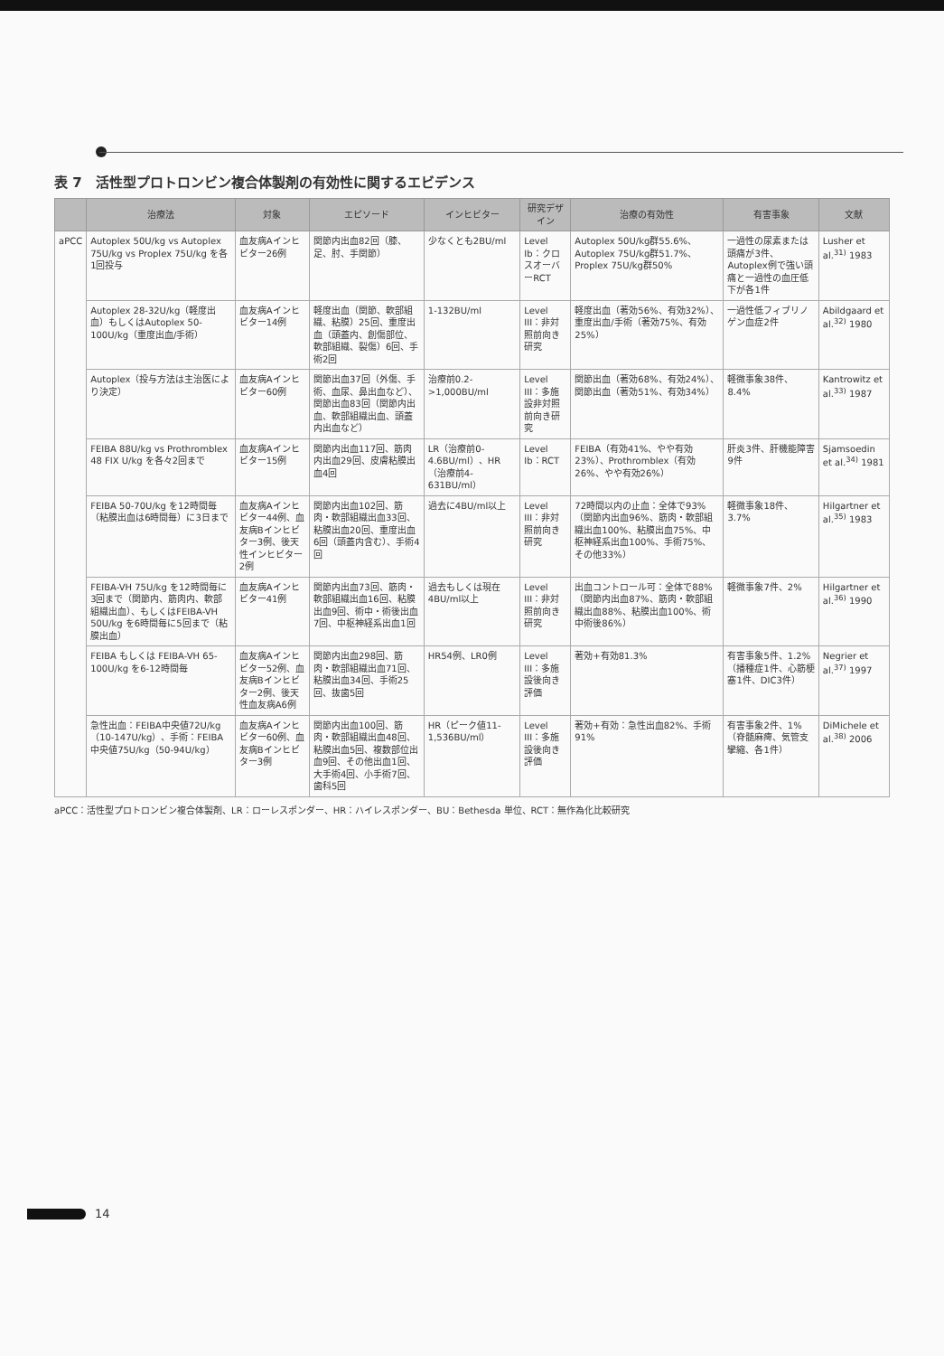表 7　活性型プロトロンビン複合体製剤の有効性に関するエビデンス
| | 治療法 | 対象 | エピソード | インヒビター | 研究デザイン | 治療の有効性 | 有害事象 | 文献 |
| --- | --- | --- | --- | --- | --- | --- | --- | --- |
| aPCC | Autoplex 50U/kg vs Autoplex 75U/kg vs Proplex 75U/kg を各1回投与 | 血友病Aインヒビター26例 | 関節内出血82回（膝、足、肘、手関節） | 少なくとも2BU/ml | Level Ib：クロスオーバーRCT | Autoplex 50U/kg群55.6%、Autoplex 75U/kg群51.7%、Proplex 75U/kg群50% | 一過性の尿素または頭痛が3件、Autoplex例で強い頭痛と一過性の血圧低下が各1件 | Lusher et al.<sup>31)</sup> 1983 |
| | Autoplex 28-32U/kg（軽度出血）もしくはAutoplex 50-100U/kg（重度出血/手術） | 血友病Aインヒビター14例 | 軽度出血（関節、軟部組織、粘膜）25回、重度出血（頭蓋内、創傷部位、軟部組織、裂傷）6回、手術2回 | 1-132BU/ml | Level III：非対照前向き研究 | 軽度出血（著効56%、有効32%）、重度出血/手術（著効75%、有効25%） | 一過性低フィブリノゲン血症2件 | Abildgaard et al.<sup>32)</sup> 1980 |
| | Autoplex（投与方法は主治医により決定） | 血友病Aインヒビター60例 | 関節出血37回（外傷、手術、血尿、鼻出血など）、関節出血83回（関節内出血、軟部組織出血、頭蓋内出血など） | 治療前0.2->1,000BU/ml | Level III：多施設非対照前向き研究 | 関節出血（著効68%、有効24%）、関節出血（著効51%、有効34%） | 軽微事象38件、8.4% | Kantrowitz et al.<sup>33)</sup> 1987 |
| | FEIBA 88U/kg vs Prothromblex 48 FIX U/kg を各々2回まで | 血友病Aインヒビター15例 | 関節内出血117回、筋肉内出血29回、皮膚粘膜出血4回 | LR（治療前0-4.6BU/ml）、HR（治療前4-631BU/ml） | Level Ib：RCT | FEIBA（有効41%、やや有効23%）、Prothromblex（有効26%、やや有効26%） | 肝炎3件、肝機能障害9件 | Sjamsoedin et al.<sup>34)</sup> 1981 |
| | FEIBA 50-70U/kg を12時間毎（粘膜出血は6時間毎）に3日まで | 血友病Aインヒビター44例、血友病Bインヒビター3例、後天性インヒビター2例 | 関節内出血102回、筋肉・軟部組織出血33回、粘膜出血20回、重度出血6回（頭蓋内含む）、手術4回 | 過去に4BU/ml以上 | Level III：非対照前向き研究 | 72時間以内の止血：全体で93%（関節内出血96%、筋肉・軟部組織出血100%、粘膜出血75%、中枢神経系出血100%、手術75%、その他33%） | 軽微事象18件、3.7% | Hilgartner et al.<sup>35)</sup> 1983 |
| | FEIBA-VH 75U/kg を12時間毎に3回まで（関節内、筋肉内、軟部組織出血）、もしくはFEIBA-VH 50U/kg を6時間毎に5回まで（粘膜出血） | 血友病Aインヒビター41例 | 関節内出血73回、筋肉・軟部組織出血16回、粘膜出血9回、術中・術後出血7回、中枢神経系出血1回 | 過去もしくは現在4BU/ml以上 | Level III：非対照前向き研究 | 出血コントロール可：全体で88%（関節内出血87%、筋肉・軟部組織出血88%、粘膜出血100%、術中術後86%） | 軽微事象7件、2% | Hilgartner et al.<sup>36)</sup> 1990 |
| | FEIBA もしくは FEIBA-VH 65-100U/kg を6-12時間毎 | 血友病Aインヒビター52例、血友病Bインヒビター2例、後天性血友病A6例 | 関節内出血298回、筋肉・軟部組織出血71回、粘膜出血34回、手術25回、抜歯5回 | HR54例、LR0例 | Level III：多施設後向き評価 | 著効+有効81.3% | 有害事象5件、1.2%（播種症1件、心筋梗塞1件、DIC3件） | Negrier et al.<sup>37)</sup> 1997 |
| | 急性出血：FEIBA中央値72U/kg（10-147U/kg）、手術：FEIBA中央値75U/kg（50-94U/kg） | 血友病Aインヒビター60例、血友病Bインヒビター3例 | 関節内出血100回、筋肉・軟部組織出血48回、粘膜出血5回、複数部位出血9回、その他出血1回、大手術4回、小手術7回、歯科5回 | HR（ピーク値11-1,536BU/ml） | Level III：多施設後向き評価 | 著効+有効：急性出血82%、手術91% | 有害事象2件、1%（脊髄麻痺、気管支攣縮、各1件） | DiMichele et al.<sup>38)</sup> 2006 |
aPCC：活性型プロトロンビン複合体製剤、LR：ローレスポンダー、HR：ハイレスポンダー、BU：Bethesda 単位、RCT：無作為化比較研究
14